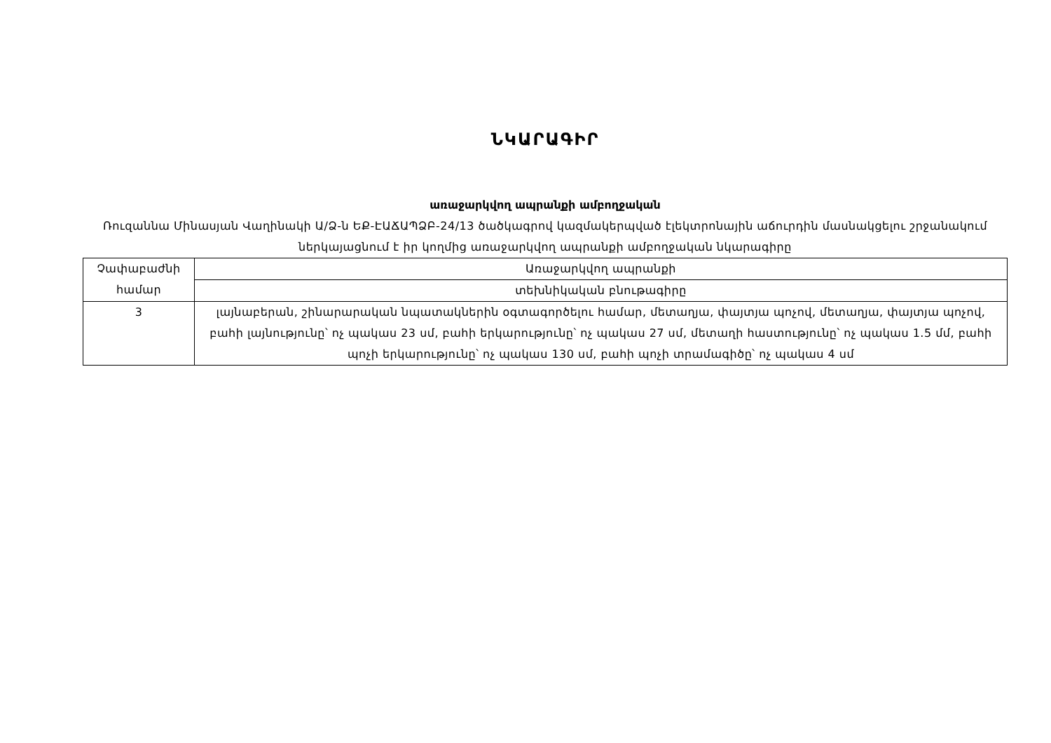ՆԿԱՐԱԳԻՐ
առաջարկվող ապրանքի ամբողջական
Ռուզաննա Մինասյան Վաղինակի Ա/Ձ-ն ԵՔ-ԷԱՃԱՊՁԲ-24/13 ծածկագրով կազմակերպված էլեկտրոնային աճուրդին մասնակցելու շրջանակում ներկայացնում է իր կողմից առաջարկվող ապրանքի ամբողջական նկարագիրը
| Չափաբաժնի համար | Առաջարկվող ապրանքի |
| --- | --- |
| | տեխնիկական բնութագիրը |
| 3 | լայնաբերան, շինարարական նպատակներին օգտագործելու համար, մետաղյա, փայտյա պոչով, մետաղյա, փայտյա պոչով, բահի լայնությունը՝ ոչ պակաս 23 սմ, բահի երկարությունը՝ ոչ պակաս 27 սմ, մետաղի հաստությունը՝ ոչ պակաս 1.5 մմ, բահի պոչի երկարությունը՝ ոչ պակաս 130 սմ, բահի պոչի տրամագիծը՝ ոչ պակաս 4 սմ |